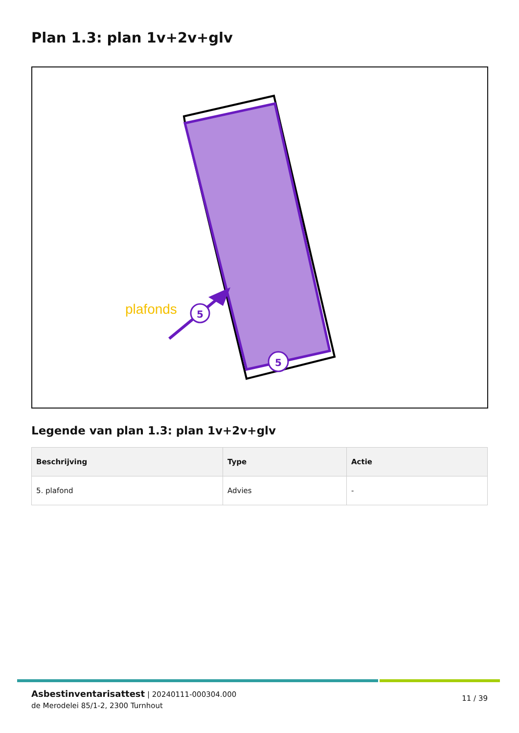Plan 1.3: plan 1v+2v+glv
plafonds
5
5
Legende van plan 1.3: plan 1v+2v+glv
| Beschrijving | Type | Actie |
| --- | --- | --- |
| 5. plafond | Advies | - |
Asbestinventarisattest | 20240111-000304.000
de Merodelei 85/1-2, 2300 Turnhout
11 / 39